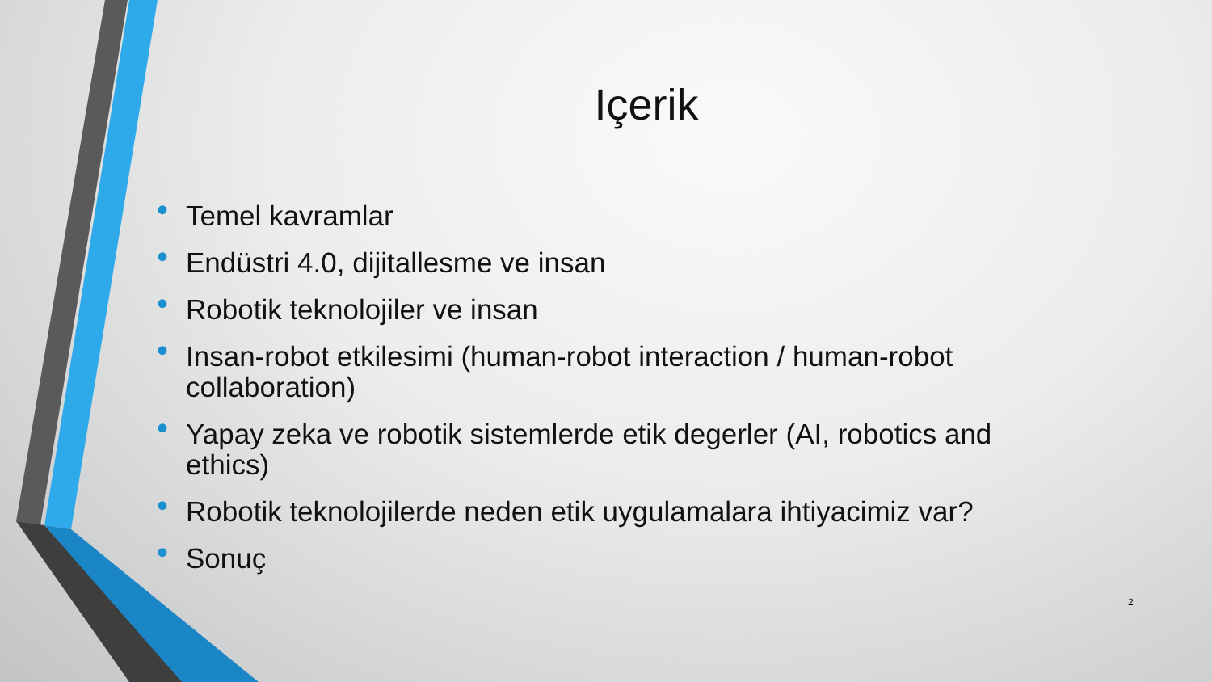Içerik
• Temel kavramlar
• Endüstri 4.0, dijitallesme ve insan
• Robotik teknolojiler ve insan
• Insan-robot etkilesimi (human-robot interaction / human-robot collaboration)
• Yapay zeka ve robotik sistemlerde etik degerler (AI, robotics and ethics)
• Robotik teknolojilerde neden etik uygulamalara ihtiyacimiz var?
• Sonuç
2